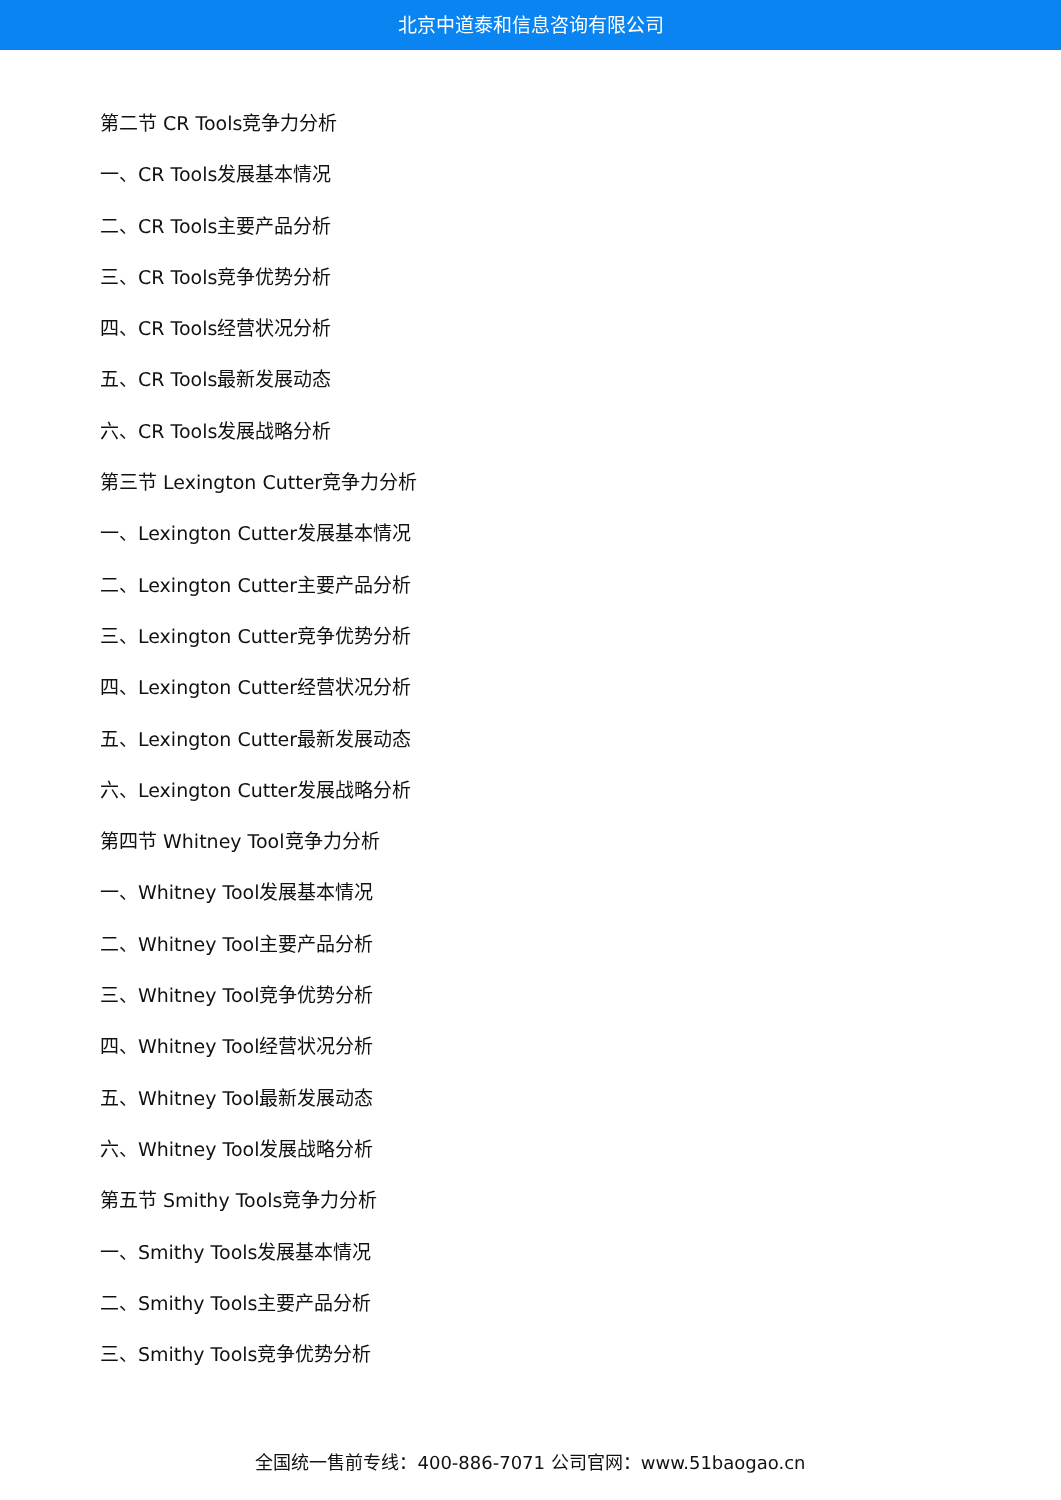北京中道泰和信息咨询有限公司
第二节 CR Tools竞争力分析
一、CR Tools发展基本情况
二、CR Tools主要产品分析
三、CR Tools竞争优势分析
四、CR Tools经营状况分析
五、CR Tools最新发展动态
六、CR Tools发展战略分析
第三节 Lexington Cutter竞争力分析
一、Lexington Cutter发展基本情况
二、Lexington Cutter主要产品分析
三、Lexington Cutter竞争优势分析
四、Lexington Cutter经营状况分析
五、Lexington Cutter最新发展动态
六、Lexington Cutter发展战略分析
第四节 Whitney Tool竞争力分析
一、Whitney Tool发展基本情况
二、Whitney Tool主要产品分析
三、Whitney Tool竞争优势分析
四、Whitney Tool经营状况分析
五、Whitney Tool最新发展动态
六、Whitney Tool发展战略分析
第五节 Smithy Tools竞争力分析
一、Smithy Tools发展基本情况
二、Smithy Tools主要产品分析
三、Smithy Tools竞争优势分析
全国统一售前专线：400-886-7071 公司官网：www.51baogao.cn